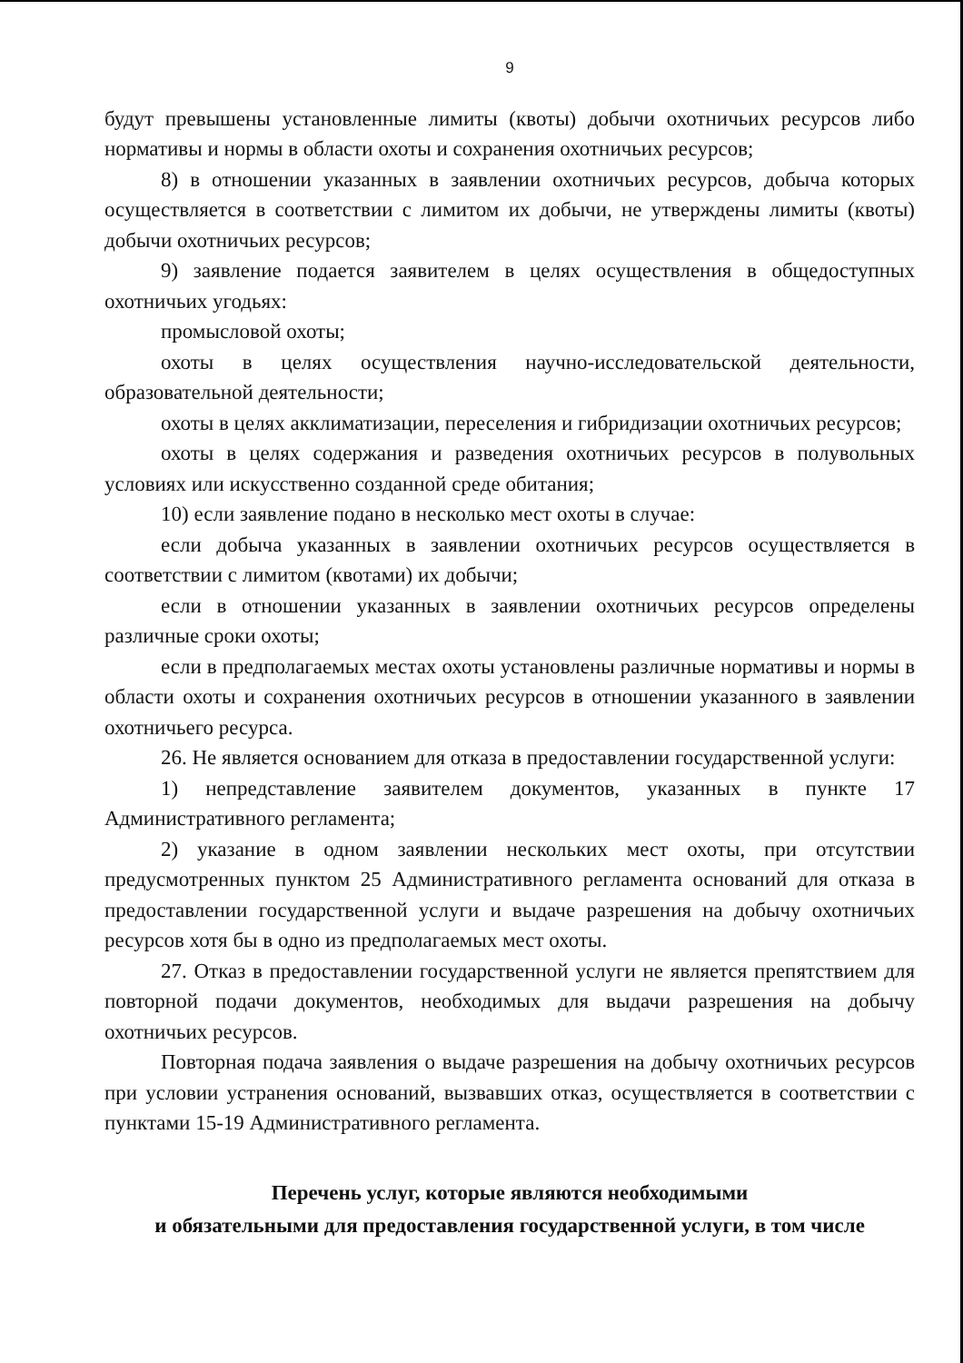9
будут превышены установленные лимиты (квоты) добычи охотничьих ресурсов либо нормативы и нормы в области охоты и сохранения охотничьих ресурсов;
8) в отношении указанных в заявлении охотничьих ресурсов, добыча которых осуществляется в соответствии с лимитом их добычи, не утверждены лимиты (квоты) добычи охотничьих ресурсов;
9) заявление подается заявителем в целях осуществления в общедоступных охотничьих угодьях:
промысловой охоты;
охоты в целях осуществления научно-исследовательской деятельности, образовательной деятельности;
охоты в целях акклиматизации, переселения и гибридизации охотничьих ресурсов;
охоты в целях содержания и разведения охотничьих ресурсов в полувольных условиях или искусственно созданной среде обитания;
10) если заявление подано в несколько мест охоты в случае:
если добыча указанных в заявлении охотничьих ресурсов осуществляется в соответствии с лимитом (квотами) их добычи;
если в отношении указанных в заявлении охотничьих ресурсов определены различные сроки охоты;
если в предполагаемых местах охоты установлены различные нормативы и нормы в области охоты и сохранения охотничьих ресурсов в отношении указанного в заявлении охотничьего ресурса.
26. Не является основанием для отказа в предоставлении государственной услуги:
1) непредставление заявителем документов, указанных в пункте 17 Административного регламента;
2) указание в одном заявлении нескольких мест охоты, при отсутствии предусмотренных пунктом 25 Административного регламента оснований для отказа в предоставлении государственной услуги и выдаче разрешения на добычу охотничьих ресурсов хотя бы в одно из предполагаемых мест охоты.
27. Отказ в предоставлении государственной услуги не является препятствием для повторной подачи документов, необходимых для выдачи разрешения на добычу охотничьих ресурсов.
Повторная подача заявления о выдаче разрешения на добычу охотничьих ресурсов при условии устранения оснований, вызвавших отказ, осуществляется в соответствии с пунктами 15-19 Административного регламента.
Перечень услуг, которые являются необходимыми
и обязательными для предоставления государственной услуги, в том числе